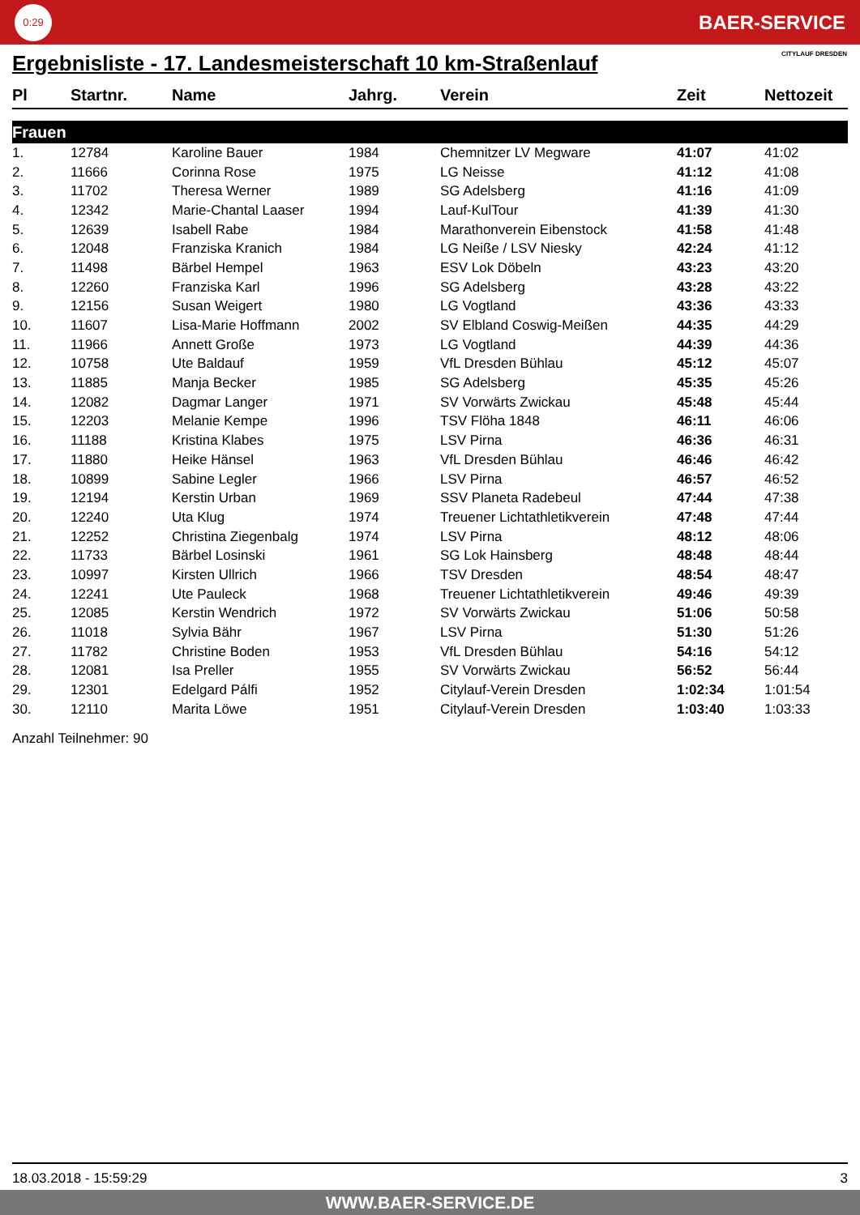0:29
BAER-SERVICE
Ergebnisliste - 17. Landesmeisterschaft 10 km-Straßenlauf
CITYLAUF DRESDEN
| Pl | Startnr. | Name | Jahrg. | Verein | Zeit | Nettozeit |
| --- | --- | --- | --- | --- | --- | --- |
| Frauen | | | | | | |
| 1. | 12784 | Karoline Bauer | 1984 | Chemnitzer LV Megware | 41:07 | 41:02 |
| 2. | 11666 | Corinna Rose | 1975 | LG Neisse | 41:12 | 41:08 |
| 3. | 11702 | Theresa Werner | 1989 | SG Adelsberg | 41:16 | 41:09 |
| 4. | 12342 | Marie-Chantal Laaser | 1994 | Lauf-KulTour | 41:39 | 41:30 |
| 5. | 12639 | Isabell Rabe | 1984 | Marathonverein Eibenstock | 41:58 | 41:48 |
| 6. | 12048 | Franziska Kranich | 1984 | LG Neiße / LSV Niesky | 42:24 | 41:12 |
| 7. | 11498 | Bärbel Hempel | 1963 | ESV Lok Döbeln | 43:23 | 43:20 |
| 8. | 12260 | Franziska Karl | 1996 | SG Adelsberg | 43:28 | 43:22 |
| 9. | 12156 | Susan Weigert | 1980 | LG Vogtland | 43:36 | 43:33 |
| 10. | 11607 | Lisa-Marie Hoffmann | 2002 | SV Elbland Coswig-Meißen | 44:35 | 44:29 |
| 11. | 11966 | Annett Große | 1973 | LG Vogtland | 44:39 | 44:36 |
| 12. | 10758 | Ute Baldauf | 1959 | VfL Dresden Bühlau | 45:12 | 45:07 |
| 13. | 11885 | Manja Becker | 1985 | SG Adelsberg | 45:35 | 45:26 |
| 14. | 12082 | Dagmar Langer | 1971 | SV Vorwärts Zwickau | 45:48 | 45:44 |
| 15. | 12203 | Melanie Kempe | 1996 | TSV Flöha 1848 | 46:11 | 46:06 |
| 16. | 11188 | Kristina Klabes | 1975 | LSV Pirna | 46:36 | 46:31 |
| 17. | 11880 | Heike Hänsel | 1963 | VfL Dresden Bühlau | 46:46 | 46:42 |
| 18. | 10899 | Sabine Legler | 1966 | LSV Pirna | 46:57 | 46:52 |
| 19. | 12194 | Kerstin Urban | 1969 | SSV Planeta Radebeul | 47:44 | 47:38 |
| 20. | 12240 | Uta Klug | 1974 | Treuener Lichtathletikverein | 47:48 | 47:44 |
| 21. | 12252 | Christina Ziegenbalg | 1974 | LSV Pirna | 48:12 | 48:06 |
| 22. | 11733 | Bärbel Losinski | 1961 | SG Lok Hainsberg | 48:48 | 48:44 |
| 23. | 10997 | Kirsten Ullrich | 1966 | TSV Dresden | 48:54 | 48:47 |
| 24. | 12241 | Ute Pauleck | 1968 | Treuener Lichtathletikverein | 49:46 | 49:39 |
| 25. | 12085 | Kerstin Wendrich | 1972 | SV Vorwärts Zwickau | 51:06 | 50:58 |
| 26. | 11018 | Sylvia Bähr | 1967 | LSV Pirna | 51:30 | 51:26 |
| 27. | 11782 | Christine Boden | 1953 | VfL Dresden Bühlau | 54:16 | 54:12 |
| 28. | 12081 | Isa Preller | 1955 | SV Vorwärts Zwickau | 56:52 | 56:44 |
| 29. | 12301 | Edelgard Pálfi | 1952 | Citylauf-Verein Dresden | 1:02:34 | 1:01:54 |
| 30. | 12110 | Marita Löwe | 1951 | Citylauf-Verein Dresden | 1:03:40 | 1:03:33 |
Anzahl Teilnehmer: 90
18.03.2018 - 15:59:29 3
WWW.BAER-SERVICE.DE